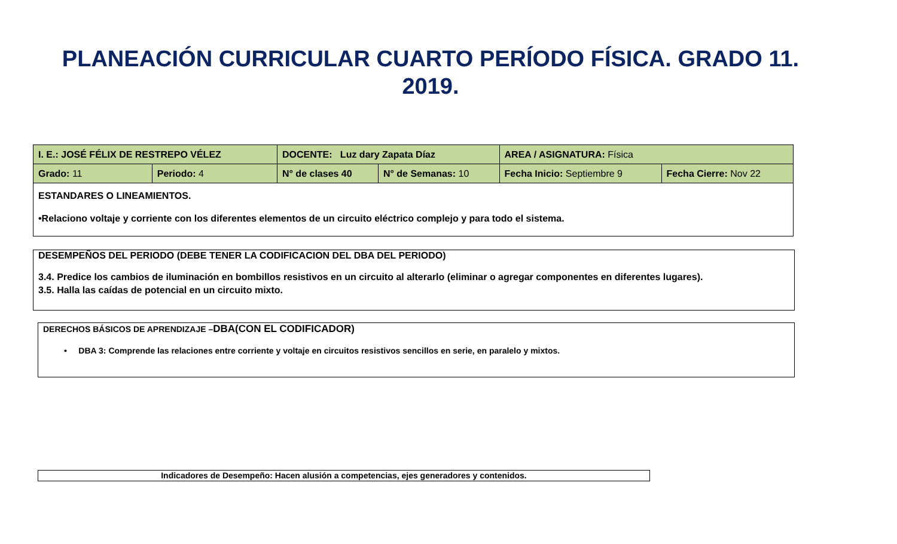PLANEACIÓN CURRICULAR CUARTO PERÍODO FÍSICA. GRADO 11.
2019.
| I. E.: JOSÉ FÉLIX DE RESTREPO VÉLEZ | | DOCENTE: Luz dary Zapata Díaz | | AREA / ASIGNATURA: Física | |
| Grado: 11 | Periodo: 4 | N° de clases 40 | N° de Semanas: 10 | Fecha Inicio: Septiembre 9 | Fecha Cierre: Nov 22 |
| ESTANDARES O LINEAMIENTOS. •Relaciono voltaje y corriente con los diferentes elementos de un circuito eléctrico complejo y para todo el sistema. | | | | | |
DESEMPEÑOS DEL PERIODO (DEBE TENER LA CODIFICACION DEL DBA DEL PERIODO)
3.4. Predice los cambios de iluminación en bombillos resistivos en un circuito al alterarlo (eliminar o agregar componentes en diferentes lugares).
3.5. Halla las caídas de potencial en un circuito mixto.
DERECHOS BÁSICOS DE APRENDIZAJE –DBA(CON EL CODIFICADOR)
• DBA 3: Comprende las relaciones entre corriente y voltaje en circuitos resistivos sencillos en serie, en paralelo y mixtos.
Indicadores de Desempeño: Hacen alusión a competencias, ejes generadores y contenidos.